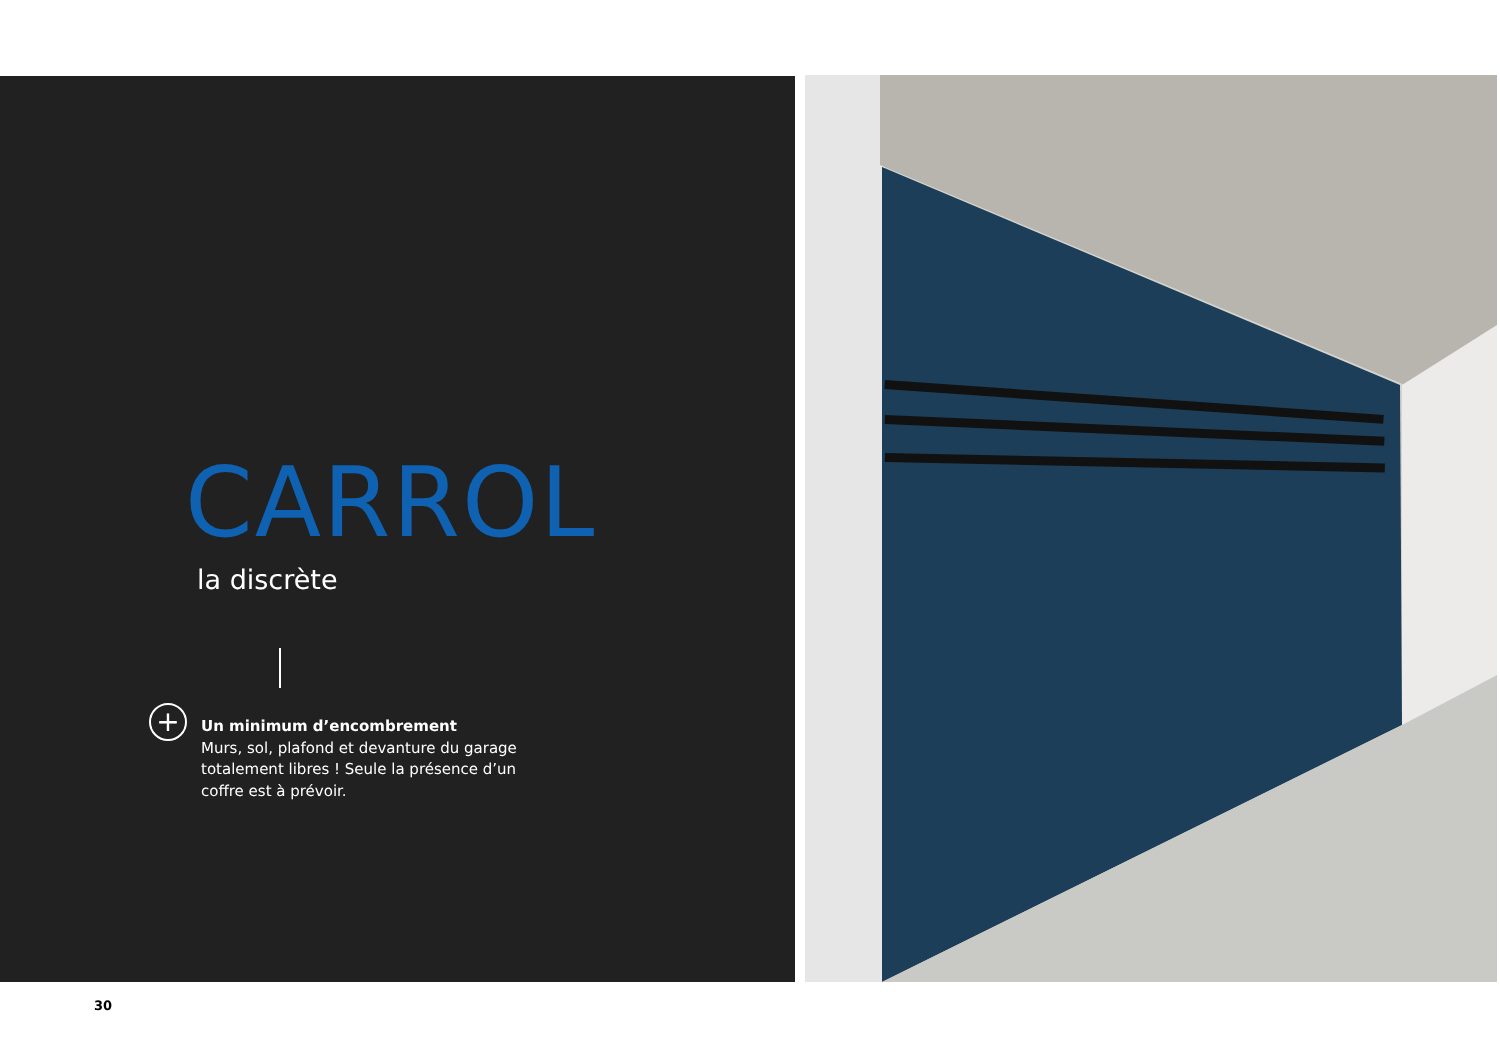CARROL
la discrète
+
Un minimum d’encombrement
Murs, sol, plafond et devanture du garage totalement libres ! Seule la présence d’un coffre est à prévoir.
30